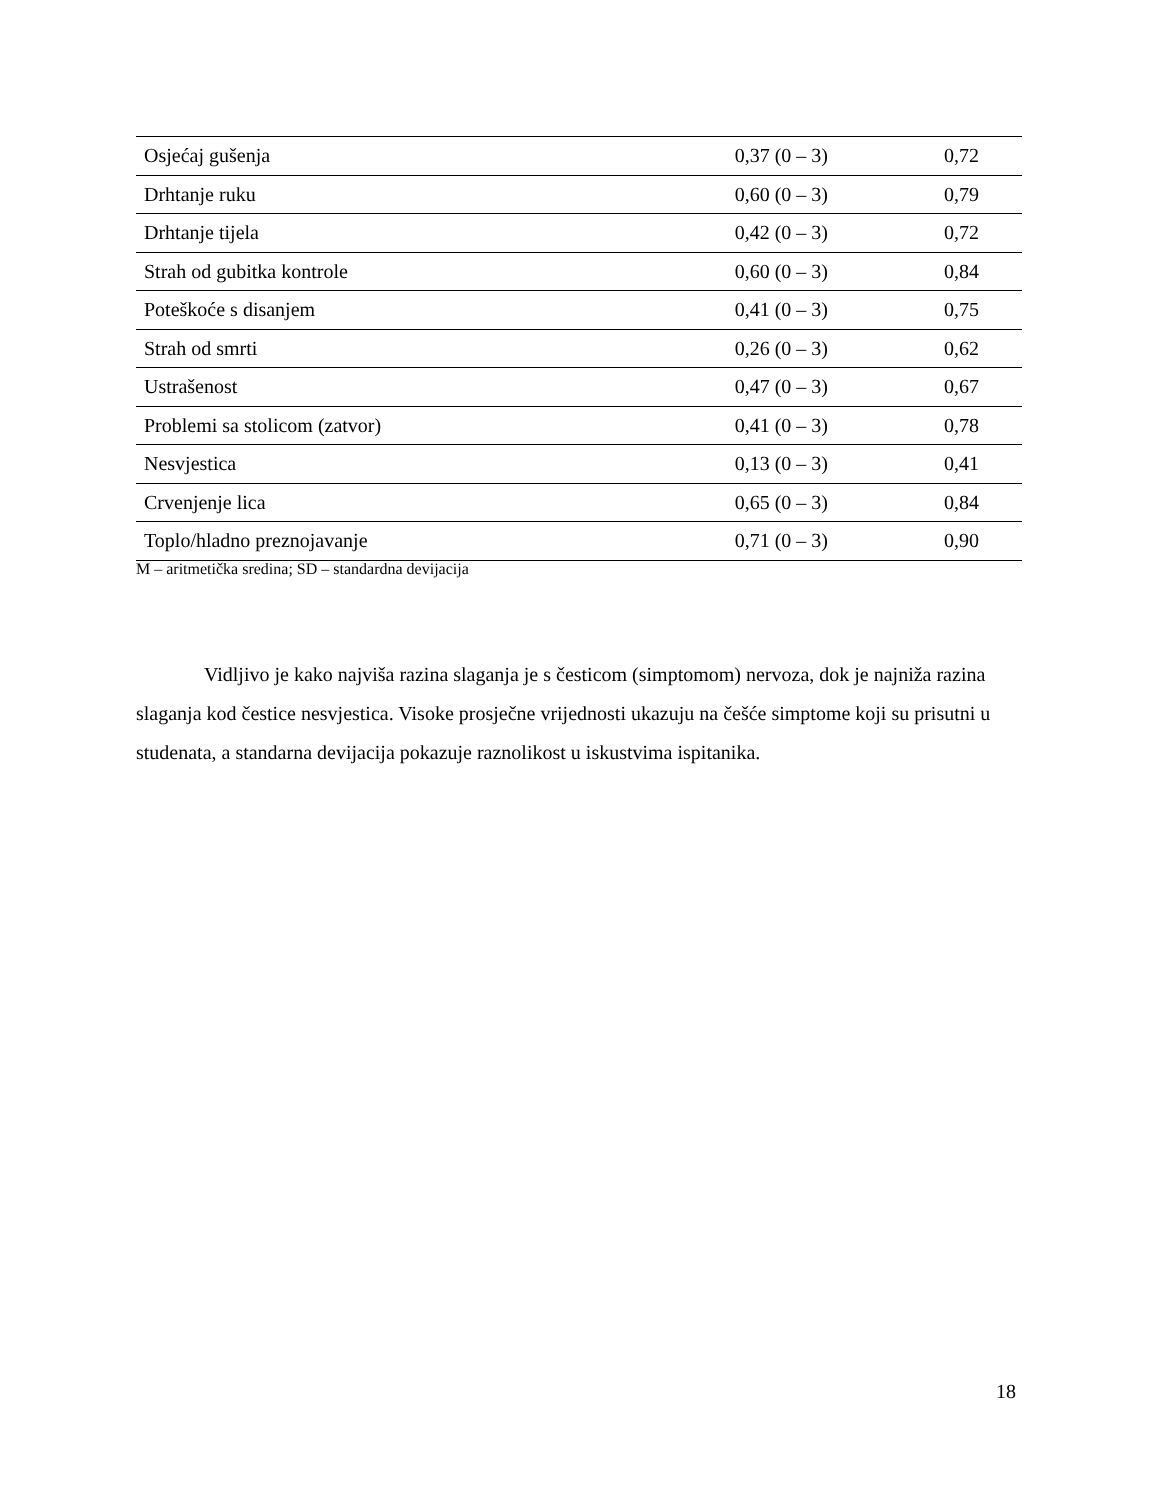| Osjećaj gušenja | 0,37 (0 – 3) | 0,72 |
| Drhtanje ruku | 0,60 (0 – 3) | 0,79 |
| Drhtanje tijela | 0,42 (0 – 3) | 0,72 |
| Strah od gubitka kontrole | 0,60 (0 – 3) | 0,84 |
| Poteškoće s disanjem | 0,41 (0 – 3) | 0,75 |
| Strah od smrti | 0,26 (0 – 3) | 0,62 |
| Ustrašenost | 0,47 (0 – 3) | 0,67 |
| Problemi sa stolicom (zatvor) | 0,41 (0 – 3) | 0,78 |
| Nesvjestica | 0,13 (0 – 3) | 0,41 |
| Crvenjenje lica | 0,65 (0 – 3) | 0,84 |
| Toplo/hladno preznojavanje | 0,71 (0 – 3) | 0,90 |
M – aritmetička sredina; SD – standardna devijacija
Vidljivo je kako najviša razina slaganja je s česticom (simptomom) nervoza, dok je najniža razina slaganja kod čestice nesvjestica. Visoke prosječne vrijednosti ukazuju na češće simptome koji su prisutni u studenata, a standarna devijacija pokazuje raznolikost u iskustvima ispitanika.
18